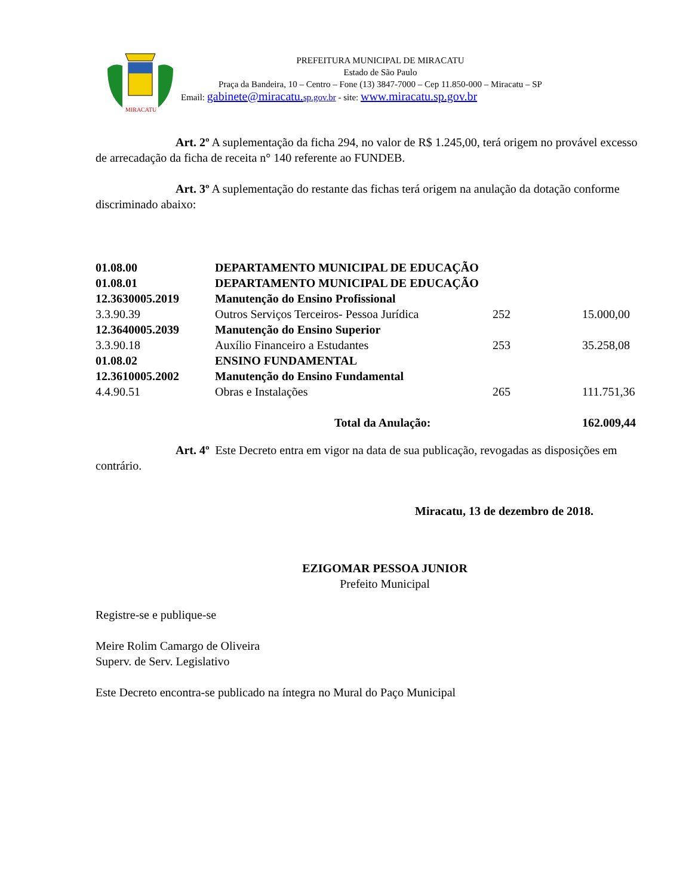MIRACATU
PREFEITURA MUNICIPAL DE MIRACATU
Estado de São Paulo
Praça da Bandeira, 10 – Centro – Fone (13) 3847-7000 – Cep 11.850-000 – Miracatu – SP
Email: gabinete@miracatu. sp.gov.br - site: www.miracatu.sp.gov.br
Art. 2º A suplementação da ficha 294, no valor de R$ 1.245,00, terá origem no provável excesso de arrecadação da ficha de receita n° 140 referente ao FUNDEB.
Art. 3º A suplementação do restante das fichas terá origem na anulação da dotação conforme discriminado abaixo:
| 01.08.00 | DEPARTAMENTO MUNICIPAL DE EDUCAÇÃO | | |
| 01.08.01 | DEPARTAMENTO MUNICIPAL DE EDUCAÇÃO | | |
| 12.3630005.2019 | Manutenção do Ensino Profissional | | |
| 3.3.90.39 | Outros Serviços Terceiros- Pessoa Jurídica | 252 | 15.000,00 |
| 12.3640005.2039 | Manutenção do Ensino Superior | | |
| 3.3.90.18 | Auxílio Financeiro a Estudantes | 253 | 35.258,08 |
| 01.08.02 | ENSINO FUNDAMENTAL | | |
| 12.3610005.2002 | Manutenção do Ensino Fundamental | | |
| 4.4.90.51 | Obras e Instalações | 265 | 111.751,36 |
| Total da Anulação: | | | 162.009,44 |
Art. 4º Este Decreto entra em vigor na data de sua publicação, revogadas as disposições em contrário.
Miracatu, 13 de dezembro de 2018.
EZIGOMAR PESSOA JUNIOR
Prefeito Municipal
Registre-se e publique-se
Meire Rolim Camargo de Oliveira
Superv. de Serv. Legislativo
Este Decreto encontra-se publicado na íntegra no Mural do Paço Municipal